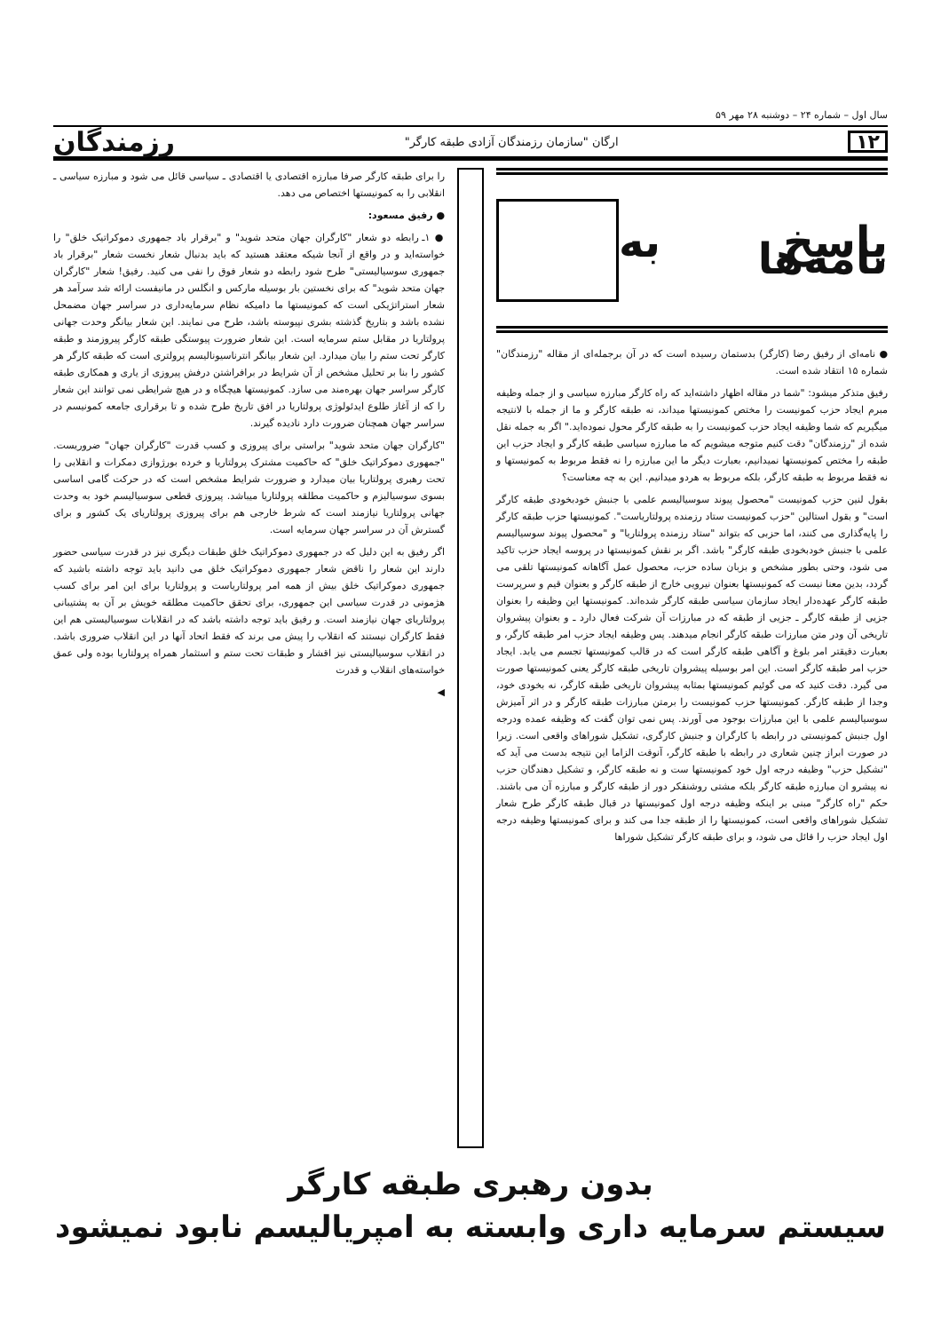سال اول – شماره ۲۴ – دوشنبه ۲۸ مهر ۵۹
۱۲ ارگان "سازمان رزمندگان آزادی طبقه کارگر" رزمندگان
پاسخ به نامه‌ها
● نامه‌ای از رفیق رضا (کارگر) بدستمان رسیده است که در آن برجمله‌ای از مقاله "رزمندگان" شماره ۱۵ انتقاد شده است.
رفیق متذکر میشود: "شما در مقاله اظهار داشته‌اید که راه کارگر مبارزه سیاسی و از جمله وظیفه مبرم ایجاد حزب کمونیست را مختص کمونیستها میداند، نه طبقه کارگر و ما از جمله با لانتیجه میگیریم که شما وظیفه ایجاد حزب کمونیست را به طبقه کارگر محول نموده‌اید." اگر به جمله نقل شده از "رزمندگان" دقت کنیم متوجه میشویم که ما مبارزه سیاسی طبقه کارگر و ایجاد حزب این طبقه را مختص کمونیستها نمیدانیم، بعبارت دیگر ما این مبارزه را نه فقط مربوط به کمونیستها و نه فقط مربوط به طبقه کارگر، بلکه مربوط به هردو میدانیم. این به چه معناست؟
بقول لنین حزب کمونیست "محصول پیوند سوسیالیسم علمی با جنبش خودبخودی طبقه کارگر است" و بقول استالین "حزب کمونیست ستاد رزمنده پرولتاریاست". کمونیستها حزب طبقه کارگر را پایه‌گذاری می کنند، اما حزبی که بتواند "ستاد رزمنده پرولتاریا" و "محصول پیوند سوسیالیسم علمی با جنبش خودبخودی طبقه کارگر" باشد. اگر بر نقش کمونیستها در پروسه ایجاد حزب تاکید می شود، وحتی بطور مشخص و بزبان ساده حزب، محصول عمل آگاهانه کمونیستها تلقی می گردد، بدین معنا نیست که کمونیستها بعنوان نیرویی خارج از طبقه کارگر و بعنوان قیم و سرپرست طبقه کارگر عهده‌دار ایجاد سازمان سیاسی طبقه کارگر شده‌اند. کمونیستها این وظیفه را بعنوان جزیی از طبقه کارگر ـ جزیی از طبقه که در مبارزات آن شرکت فعال دارد ـ و بعنوان پیشروان تاریخی آن ودر متن مبارزات طبقه کارگر انجام میدهند. پس وظیفه ایجاد حزب امر طبقه کارگر، و بعبارت دقیقتر امر بلوغ و آگاهی طبقه کارگر است که در قالب کمونیستها تجسم می یابد. ایجاد حزب امر طبقه کارگر است. این امر بوسیله پیشروان تاریخی طبقه کارگر یعنی کمونیستها صورت می گیرد. دقت کنید که می گوئیم کمونیستها بمثابه پیشروان تاریخی طبقه کارگر، نه بخودی خود، وجدا از طبقه کارگر. کمونیستها حزب کمونیست را برمتن مبارزات طبقه کارگر و در اثر آمیزش سوسیالیسم علمی با این مبارزات بوجود می آورند. پس نمی توان گفت که وظیفه عمده ودرجه اول جنبش کمونیستی در رابطه با کارگران و جنبش کارگری، تشکیل شوراهای واقعی است. زیرا در صورت ابراز چنین شعاری در رابطه با طبقه کارگر، آنوقت الزاما این نتیجه بدست می آید که "تشکیل حزب" وظیفه درجه اول خود کمونیستها ست و نه طبقه کارگر، و تشکیل دهندگان حزب نه پیشرو ان مبارزه طبقه کارگر بلکه مشتی روشنفکر دور از طبقه کارگر و مبارزه آن می باشند. حکم "راه کارگر" مبنی بر اینکه وظیفه درجه اول کمونیستها در قبال طبقه کارگر طرح شعار تشکیل شوراهای واقعی است، کمونیستها را از طبقه جدا می کند و برای کمونیستها وظیفه درجه اول ایجاد حزب را قائل می شود، و برای طبقه کارگر تشکیل شوراها
را برای طبقه کارگر صرفا مبارزه اقتصادی یا اقتصادی ـ سیاسی قائل می شود و مبارزه سیاسی ـ انقلابی را به کمونیستها اختصاص می دهد.
● رفیق مسعود:
● ۱ـ رابطه دو شعار "کارگران جهان متحد شوید" و "برقرار باد جمهوری دموکراتیک خلق" را خواسته‌اید و در واقع از آنجا شیکه معتقد هستید که باید بدنبال شعار نخست شعار "برقرار باد جمهوری سوسیالیستی" طرح شود رابطه دو شعار فوق را نفی می کنید. رفیق! شعار "کارگران جهان متحد شوید" که برای نخستین بار بوسیله مارکس و انگلس در مانیفست ارائه شد سرآمد هر شعار استراتژیکی است که کمونیستها ما دامیکه نظام سرمایه‌داری در سراسر جهان مضمحل نشده باشد و بتاریخ گذشته بشری نپیوسته باشد، طرح می نمایند. این شعار بیانگر وحدت جهانی پرولتاریا در مقابل ستم سرمایه است. این شعار ضرورت پیوستگی طبقه کارگر پیروزمند و طبقه کارگر تحت ستم را بیان میدارد. این شعار بیانگر انترناسیونالیسم پرولتری است که طبقه کارگر هر کشور را بنا بر تحلیل مشخص از آن شرایط در برافراشتن درفش پیروزی از یاری و همکاری طبقه کارگر سراسر جهان بهره‌مند می سازد. کمونیستها هیچگاه و در هیچ شرایطی نمی توانند این شعار را که از آغاز طلوع ایدئولوژی پرولتاریا در افق تاریخ طرح شده و تا برقراری جامعه کمونیسم در سراسر جهان همچنان ضرورت دارد نادیده گیرند.
"کارگران جهان متحد شوید" براستی برای پیروزی و کسب قدرت "کارگران جهان" ضروریست. "جمهوری دموکراتیک خلق" که حاکمیت مشترک پرولتاریا و خرده بورژوازی دمکرات و انقلابی را تحت رهبری پرولتاریا بیان میدارد و ضرورت شرایط مشخص است که در حرکت گامی اساسی بسوی سوسیالیزم و حاکمیت مطلقه پرولتاریا میباشد. پیروزی قطعی سوسیالیسم خود به وحدت جهانی پرولتاریا نیازمند است که شرط خارجی هم برای پیروزی پرولتاریای یک کشور و برای گسترش آن در سراسر جهان سرمایه است.
اگر رفیق به این دلیل که در جمهوری دموکراتیک خلق طبقات دیگری نیز در قدرت سیاسی حضور دارند این شعار را ناقض شعار جمهوری دموکراتیک خلق می دانید باید توجه داشته باشید که جمهوری دموکراتیک خلق بیش از همه امر پرولتاریاست و پرولتاریا برای این امر برای کسب هژمونی در قدرت سیاسی این جمهوری، برای تحقق حاکمیت مطلقه خویش بر آن به پشتیبانی پرولتاریای جهان نیازمند است. و رفیق باید توجه داشته باشد که در انقلابات سوسیالیستی هم این فقط کارگران نیستند که انقلاب را پیش می برند که فقط اتحاد آنها در این انقلاب ضروری باشد. در انقلاب سوسیالیستی نیز اقشار و طبقات تحت ستم و استثمار همراه پرولتاریا بوده ولی عمق خواسته‌های انقلاب و قدرت
◀
بدون رهبری طبقه کارگر
سیستم سرمایه داری وابسته به امپریالیسم نابود نمیشود